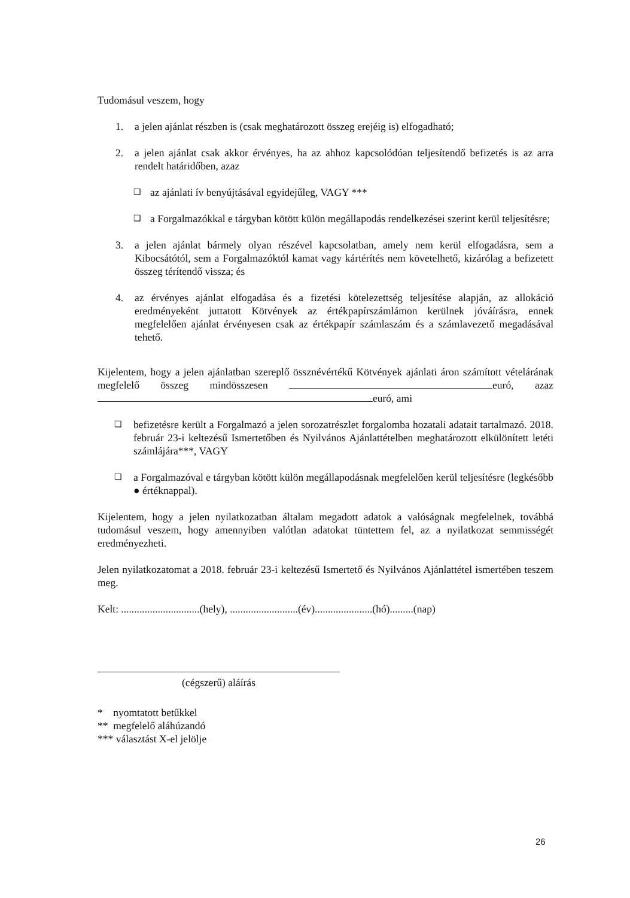Tudomásul veszem, hogy
1. a jelen ajánlat részben is (csak meghatározott összeg erejéig is) elfogadható;
2. a jelen ajánlat csak akkor érvényes, ha az ahhoz kapcsolódóan teljesítendő befizetés is az arra rendelt határidőben, azaz
❑ az ajánlati ív benyújtásával egyidejűleg, VAGY ***
❑ a Forgalmazókkal e tárgyban kötött külön megállapodás rendelkezései szerint kerül teljesítésre;
3. a jelen ajánlat bármely olyan részével kapcsolatban, amely nem kerül elfogadásra, sem a Kibocsátótól, sem a Forgalmazóktól kamat vagy kártérítés nem követelhető, kizárólag a befizetett összeg térítendő vissza; és
4. az érvényes ajánlat elfogadása és a fizetési kötelezettség teljesítése alapján, az allokáció eredményeként juttatott Kötvények az értékpapírszámlámon kerülnek jóváírásra, ennek megfelelően ajánlat érvényesen csak az értékpapír számlaszám és a számlavezető megadásával tehető.
Kijelentem, hogy a jelen ajánlatban szereplő össznévértékű Kötvények ajánlati áron számított vételárának megfelelő összeg mindösszesen euró, azaz euró, ami
❑ befizetésre került a Forgalmazó a jelen sorozatrészlet forgalomba hozatali adatait tartalmazó. 2018. február 23-i keltezésű Ismertetőben és Nyilvános Ajánlattételben meghatározott elkülönített letéti számlájára***, VAGY
❑ a Forgalmazóval e tárgyban kötött külön megállapodásnak megfelelően kerül teljesítésre (legkésőbb ● értéknappal).
Kijelentem, hogy a jelen nyilatkozatban általam megadott adatok a valóságnak megfelelnek, továbbá tudomásul veszem, hogy amennyiben valótlan adatokat tüntettem fel, az a nyilatkozat semmisségét eredményezheti.
Jelen nyilatkozatomat a 2018. február 23-i keltezésű Ismertető és Nyilvános Ajánlattétel ismertében teszem meg.
Kelt: ..............................(hely), ..........................(év)......................(hó).........(nap)
(cégszerű) aláírás
* nyomtatott betűkkel
** megfelelő aláhúzandó
*** választást X-el jelölje
26